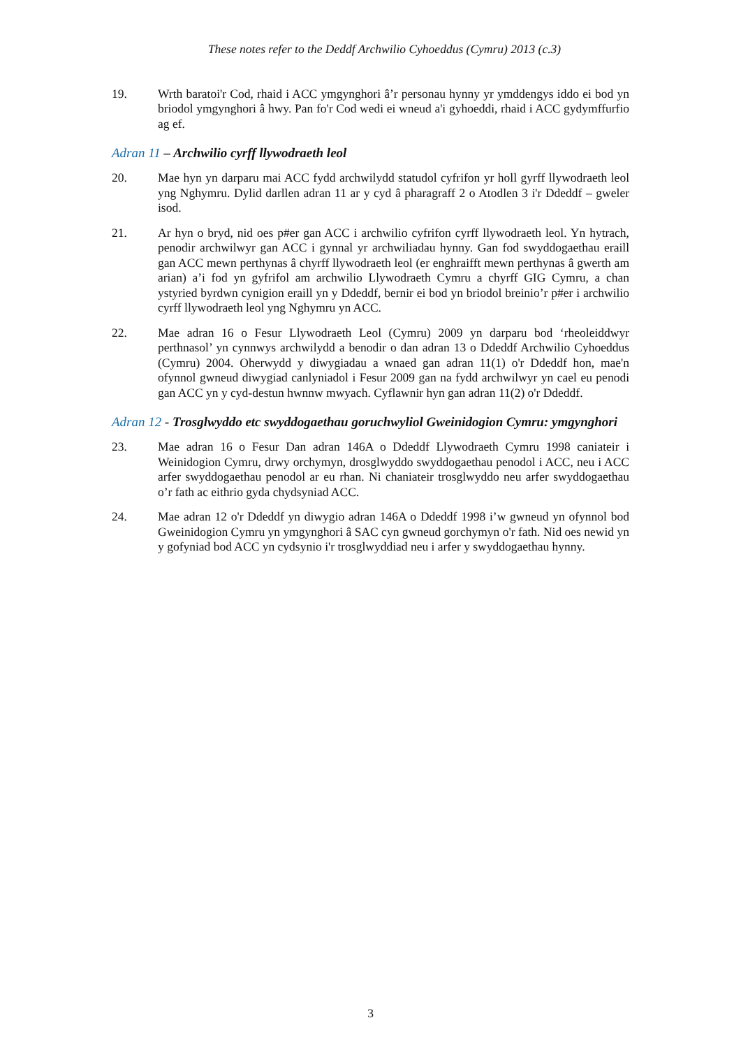These notes refer to the Deddf Archwilio Cyhoeddus (Cymru) 2013 (c.3)
19. Wrth baratoi'r Cod, rhaid i ACC ymgynghori â’r personau hynny yr ymddengys iddo ei bod yn briodol ymgynghori â hwy. Pan fo'r Cod wedi ei wneud a'i gyhoeddi, rhaid i ACC gydymffurfio ag ef.
Adran 11 – Archwilio cyrff llywodraeth leol
20. Mae hyn yn darparu mai ACC fydd archwilydd statudol cyfrifon yr holl gyrff llywodraeth leol yng Nghymru. Dylid darllen adran 11 ar y cyd â pharagraff 2 o Atodlen 3 i'r Ddeddf – gweler isod.
21. Ar hyn o bryd, nid oes p#er gan ACC i archwilio cyfrifon cyrff llywodraeth leol. Yn hytrach, penodir archwilwyr gan ACC i gynnal yr archwiliadau hynny. Gan fod swyddogaethau eraill gan ACC mewn perthynas â chyrff llywodraeth leol (er enghraifft mewn perthynas â gwerth am arian) a’i fod yn gyfrifol am archwilio Llywodraeth Cymru a chyrff GIG Cymru, a chan ystyried byrdwn cynigion eraill yn y Ddeddf, bernir ei bod yn briodol breinio’r p#er i archwilio cyrff llywodraeth leol yng Nghymru yn ACC.
22. Mae adran 16 o Fesur Llywodraeth Leol (Cymru) 2009 yn darparu bod ‘rheoleiddwyr perthnasol’ yn cynnwys archwilydd a benodir o dan adran 13 o Ddeddf Archwilio Cyhoeddus (Cymru) 2004. Oherwydd y diwygiadau a wnaed gan adran 11(1) o'r Ddeddf hon, mae'n ofynnol gwneud diwygiad canlyniadol i Fesur 2009 gan na fydd archwilwyr yn cael eu penodi gan ACC yn y cyd-destun hwnnw mwyach. Cyflawnir hyn gan adran 11(2) o'r Ddeddf.
Adran 12 - Trosglwyddo etc swyddogaethau goruchwyliol Gweinidogion Cymru: ymgynghori
23. Mae adran 16 o Fesur Dan adran 146A o Ddeddf Llywodraeth Cymru 1998 caniateir i Weinidogion Cymru, drwy orchymyn, drosglwyddo swyddogaethau penodol i ACC, neu i ACC arfer swyddogaethau penodol ar eu rhan. Ni chaniateir trosglwyddo neu arfer swyddogaethau o’r fath ac eithrio gyda chydsyniad ACC.
24. Mae adran 12 o'r Ddeddf yn diwygio adran 146A o Ddeddf 1998 i’w gwneud yn ofynnol bod Gweinidogion Cymru yn ymgynghori â SAC cyn gwneud gorchymyn o'r fath. Nid oes newid yn y gofyniad bod ACC yn cydsynio i'r trosglwyddiad neu i arfer y swyddogaethau hynny.
3